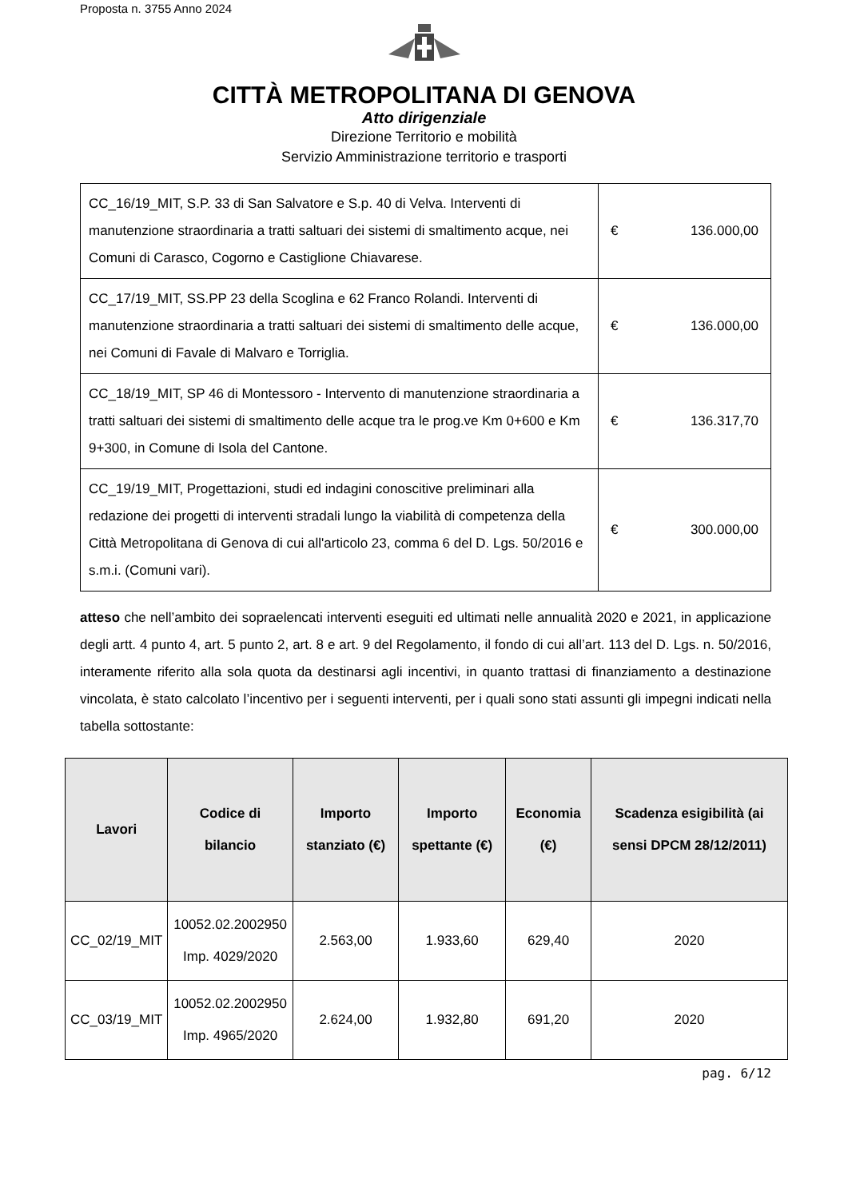Proposta n. 3755 Anno 2024
CITTÀ METROPOLITANA DI GENOVA
Atto dirigenziale
Direzione Territorio e mobilità
Servizio Amministrazione territorio e trasporti
| CC_16/19_MIT, S.P. 33 di San Salvatore e S.p. 40 di Velva. Interventi di manutenzione straordinaria a tratti saltuari dei sistemi di smaltimento acque, nei Comuni di Carasco, Cogorno e Castiglione Chiavarese. | € 136.000,00 |
| CC_17/19_MIT, SS.PP 23 della Scoglina e 62 Franco Rolandi. Interventi di manutenzione straordinaria a tratti saltuari dei sistemi di smaltimento delle acque, nei Comuni di Favale di Malvaro e Torriglia. | € 136.000,00 |
| CC_18/19_MIT, SP 46 di Montessoro - Intervento di manutenzione straordinaria a tratti saltuari dei sistemi di smaltimento delle acque tra le prog.ve Km 0+600 e Km 9+300, in Comune di Isola del Cantone. | € 136.317,70 |
| CC_19/19_MIT, Progettazioni, studi ed indagini conoscitive preliminari alla redazione dei progetti di interventi stradali lungo la viabilità di competenza della Città Metropolitana di Genova di cui all'articolo 23, comma 6 del D. Lgs. 50/2016 e s.m.i. (Comuni vari). | € 300.000,00 |
atteso che nell’ambito dei sopraelencati interventi eseguiti ed ultimati nelle annualità 2020 e 2021, in applicazione degli artt. 4 punto 4, art. 5 punto 2, art. 8 e art. 9 del Regolamento, il fondo di cui all’art. 113 del D. Lgs. n. 50/2016, interamente riferito alla sola quota da destinarsi agli incentivi, in quanto trattasi di finanziamento a destinazione vincolata, è stato calcolato l’incentivo per i seguenti interventi, per i quali sono stati assunti gli impegni indicati nella tabella sottostante:
| Lavori | Codice di bilancio | Importo stanziato (€) | Importo spettante (€) | Economia (€) | Scadenza esigibilità (ai sensi DPCM 28/12/2011) |
| --- | --- | --- | --- | --- | --- |
| CC_02/19_MIT | 10052.02.2002950 Imp. 4029/2020 | 2.563,00 | 1.933,60 | 629,40 | 2020 |
| CC_03/19_MIT | 10052.02.2002950 Imp. 4965/2020 | 2.624,00 | 1.932,80 | 691,20 | 2020 |
pag. 6/12